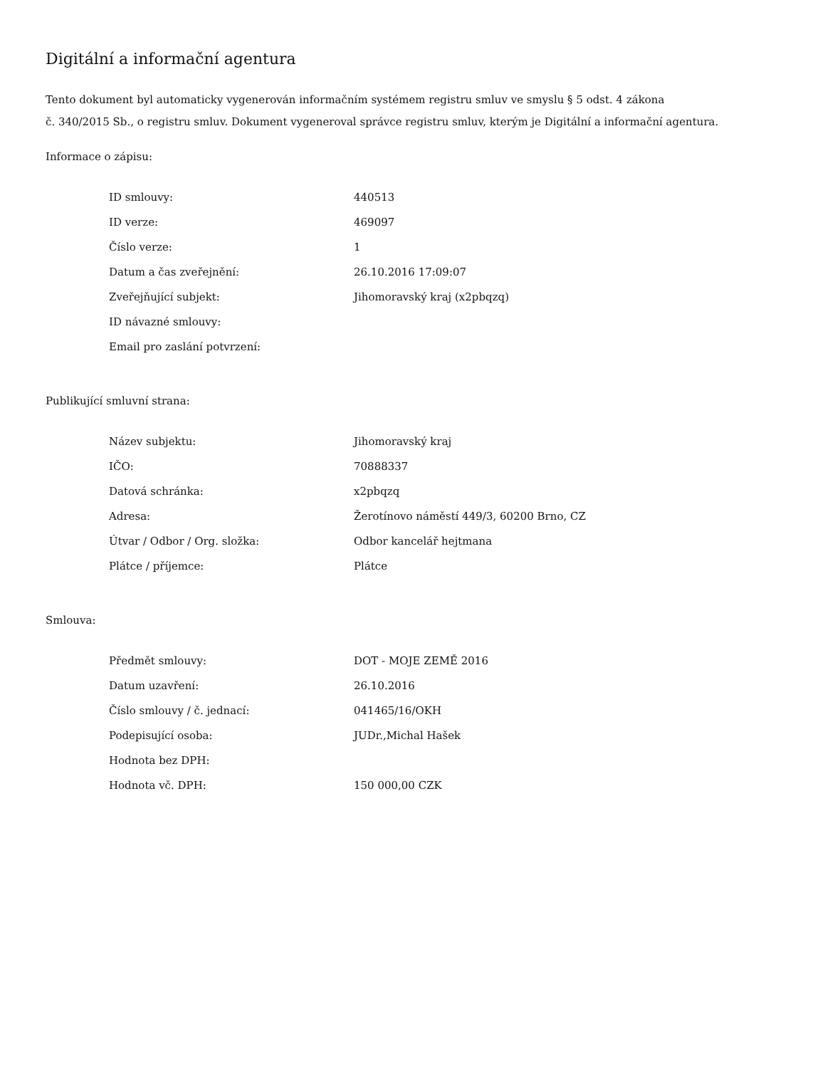Digitální a informační agentura
Tento dokument byl automaticky vygenerován informačním systémem registru smluv ve smyslu § 5 odst. 4 zákona
č. 340/2015 Sb., o registru smluv. Dokument vygeneroval správce registru smluv, kterým je Digitální a informační agentura.
Informace o zápisu:
| ID smlouvy: | 440513 |
| ID verze: | 469097 |
| Číslo verze: | 1 |
| Datum a čas zveřejnění: | 26.10.2016 17:09:07 |
| Zveřejňující subjekt: | Jihomoravský kraj (x2pbqzq) |
| ID návazné smlouvy: | |
| Email pro zaslání potvrzení: | |
Publikující smluvní strana:
| Název subjektu: | Jihomoravský kraj |
| IČO: | 70888337 |
| Datová schránka: | x2pbqzq |
| Adresa: | Žerotínovo náměstí 449/3, 60200 Brno, CZ |
| Útvar / Odbor / Org. složka: | Odbor kancelář hejtmana |
| Plátce / příjemce: | Plátce |
Smlouva:
| Předmět smlouvy: | DOT - MOJE ZEMĚ 2016 |
| Datum uzavření: | 26.10.2016 |
| Číslo smlouvy / č. jednací: | 041465/16/OKH |
| Podepisující osoba: | JUDr.,Michal Hašek |
| Hodnota bez DPH: | |
| Hodnota vč. DPH: | 150 000,00 CZK |